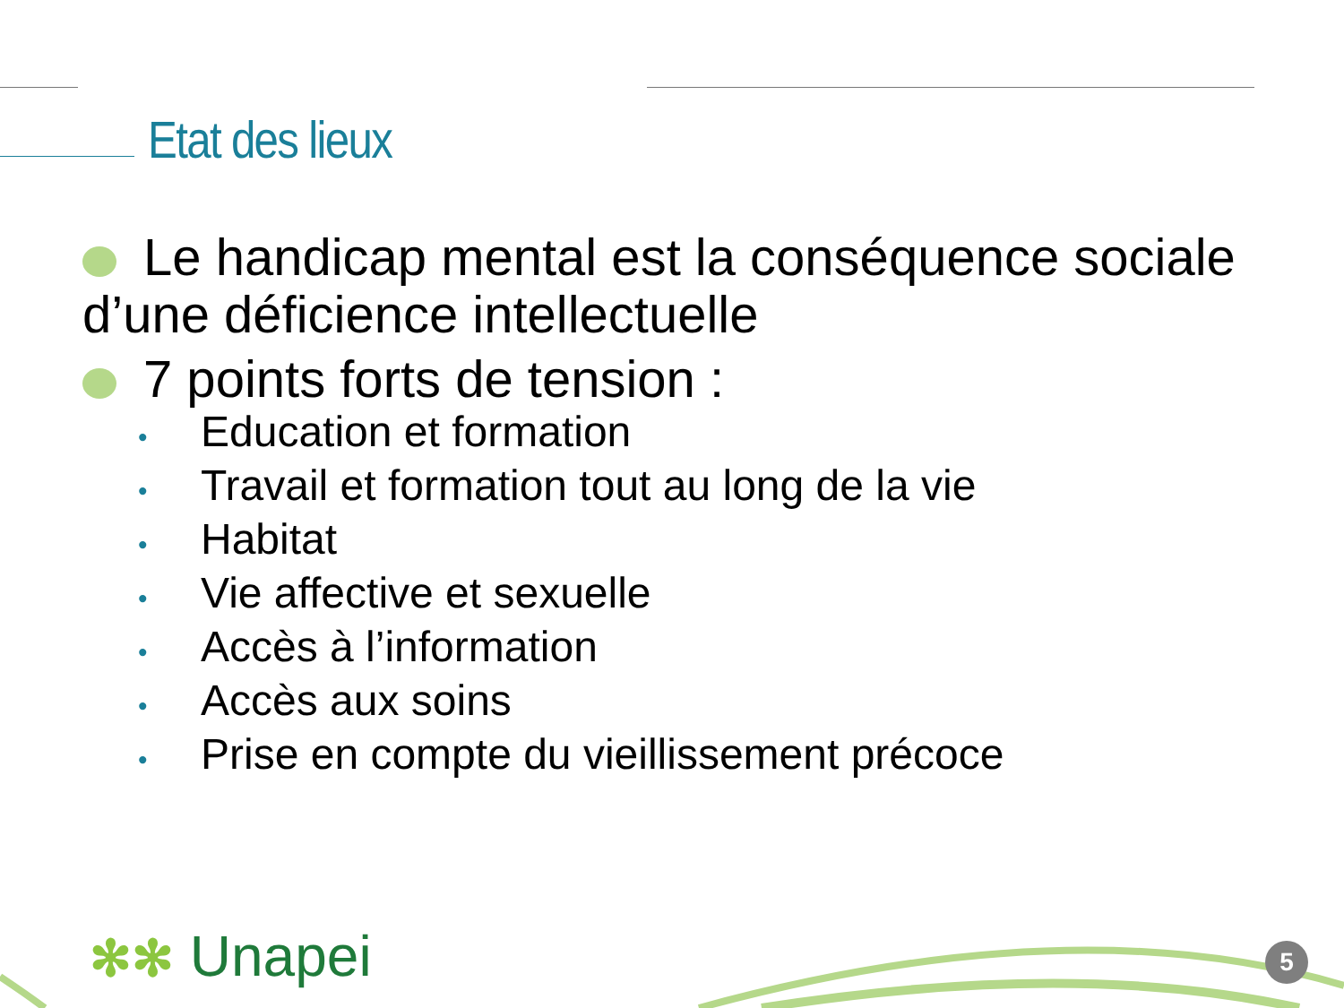Etat des lieux
Le handicap mental est la conséquence sociale d’une déficience intellectuelle
7 points forts de tension :
• Education et formation
• Travail et formation tout au long de la vie
• Habitat
• Vie affective et sexuelle
• Accès à l’information
• Accès aux soins
• Prise en compte du vieillissement précoce
✻✻ Unapei 5